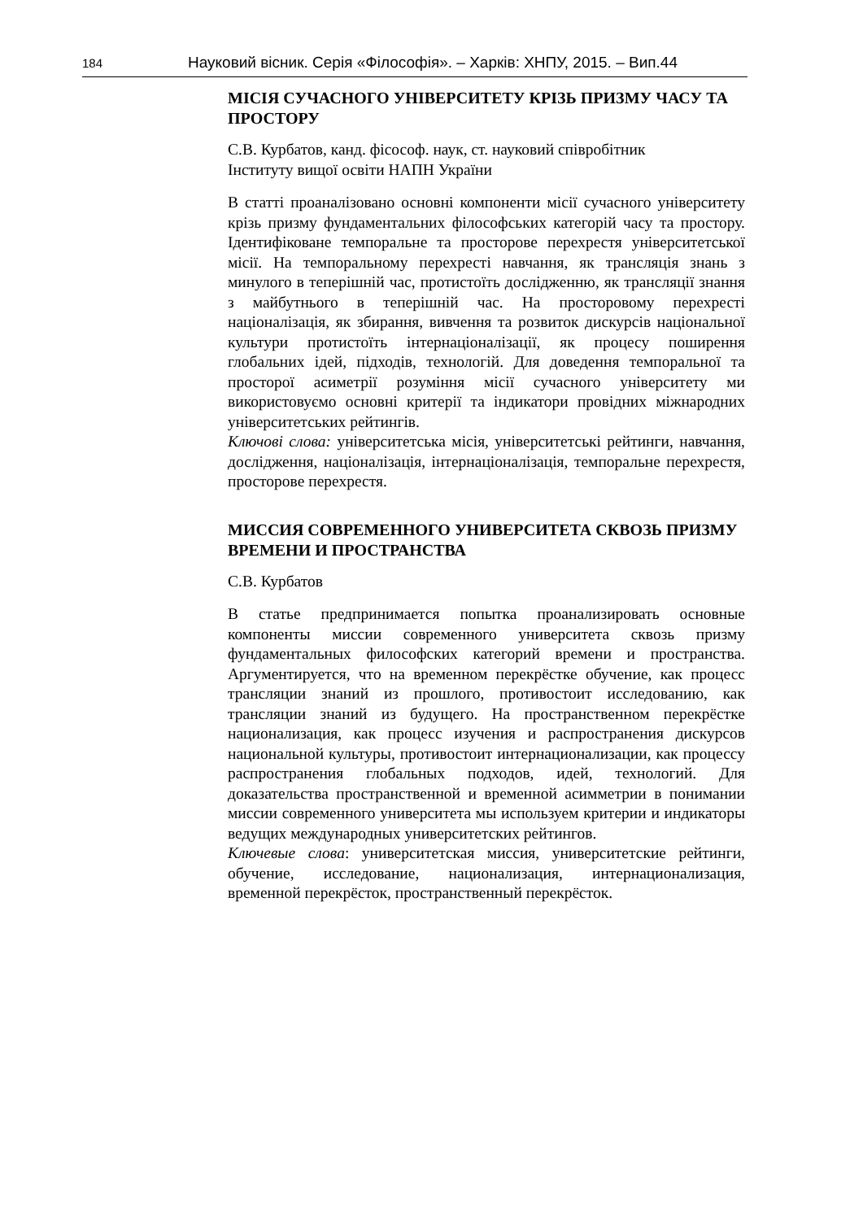184 Науковий вісник. Серія «Філософія». – Харків: ХНПУ, 2015. – Вип.44
МІСІЯ СУЧАСНОГО УНІВЕРСИТЕТУ КРІЗЬ ПРИЗМУ ЧАСУ ТА ПРОСТОРУ
С.В. Курбатов, канд. фісософ. наук, ст. науковий співробітник
Інституту вищої освіти НАПН України
В статті проаналізовано основні компоненти місії сучасного університету крізь призму фундаментальних філософських категорій часу та простору. Ідентифіковане темпоральне та просторове перехрестя університетської місії. На темпоральному перехресті навчання, як трансляція знань з минулого в теперішній час, протистоїть дослідженню, як трансляції знання з майбутнього в теперішній час. На просторовому перехресті націоналізація, як збирання, вивчення та розвиток дискурсів національної культури протистоїть інтернаціоналізації, як процесу поширення глобальних ідей, підходів, технологій. Для доведення темпоральної та просторої асиметрії розуміння місії сучасного університету ми використовуємо основні критерії та індикатори провідних міжнародних університетських рейтингів.
Ключові слова: університетська місія, університетські рейтинги, навчання, дослідження, націоналізація, інтернаціоналізація, темпоральне перехрестя, просторове перехрестя.
МИССИЯ СОВРЕМЕННОГО УНИВЕРСИТЕТА СКВОЗЬ ПРИЗМУ ВРЕМЕНИ И ПРОСТРАНСТВА
С.В. Курбатов
В статье предпринимается попытка проанализировать основные компоненты миссии современного университета сквозь призму фундаментальных философских категорий времени и пространства. Аргументируется, что на временном перекрёстке обучение, как процесс трансляции знаний из прошлого, противостоит исследованию, как трансляции знаний из будущего. На пространственном перекрёстке национализация, как процесс изучения и распространения дискурсов национальной культуры, противостоит интернационализации, как процессу распространения глобальных подходов, идей, технологий. Для доказательства пространственной и временной асимметрии в понимании миссии современного университета мы используем критерии и индикаторы ведущих международных университетских рейтингов.
Ключевые слова: университетская миссия, университетские рейтинги, обучение, исследование, национализация, интернационализация, временной перекрёсток, пространственный перекрёсток.